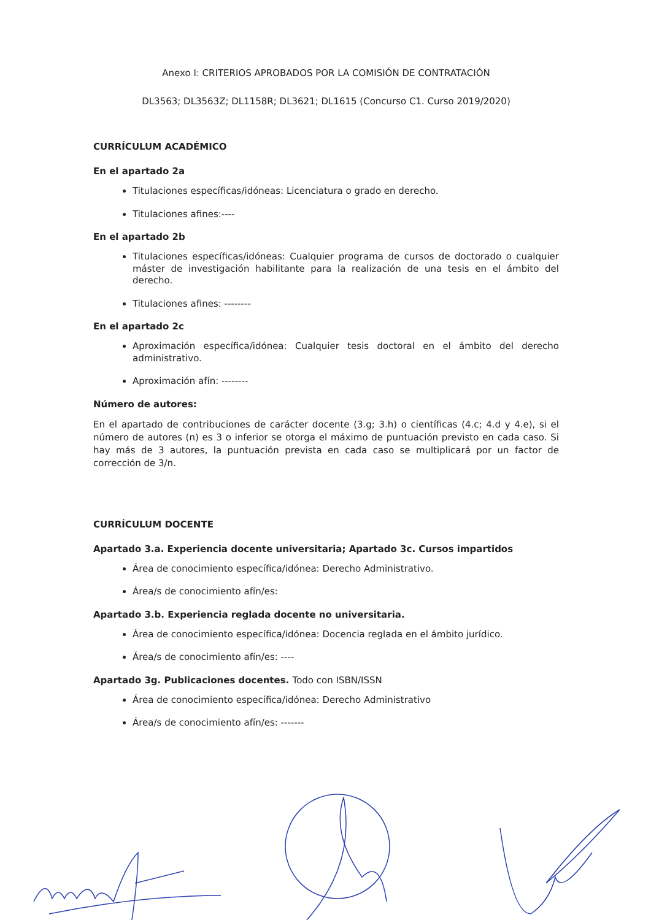Anexo I: CRITERIOS APROBADOS POR LA COMISIÓN DE CONTRATACIÓN
DL3563; DL3563Z; DL1158R; DL3621; DL1615 (Concurso C1. Curso 2019/2020)
CURRÍCULUM ACADÉMICO
En el apartado 2a
Titulaciones específicas/idóneas: Licenciatura o grado en derecho.
Titulaciones afines:----
En el apartado 2b
Titulaciones específicas/idóneas: Cualquier programa de cursos de doctorado o cualquier máster de investigación habilitante para la realización de una tesis en el ámbito del derecho.
Titulaciones afines: --------
En el apartado 2c
Aproximación específica/idónea: Cualquier tesis doctoral en el ámbito del derecho administrativo.
Aproximación afín: --------
Número de autores:
En el apartado de contribuciones de carácter docente (3.g; 3.h) o científicas (4.c; 4.d y 4.e), si el número de autores (n) es 3 o inferior se otorga el máximo de puntuación previsto en cada caso. Si hay más de 3 autores, la puntuación prevista en cada caso se multiplicará por un factor de corrección de 3/n.
CURRÍCULUM DOCENTE
Apartado 3.a. Experiencia docente universitaria; Apartado 3c. Cursos impartidos
Área de conocimiento específica/idónea: Derecho Administrativo.
Área/s de conocimiento afín/es:
Apartado 3.b. Experiencia reglada docente no universitaria.
Área de conocimiento específica/idónea: Docencia reglada en el ámbito jurídico.
Área/s de conocimiento afín/es: ----
Apartado 3g. Publicaciones docentes. Todo con ISBN/ISSN
Área de conocimiento específica/idónea: Derecho Administrativo
Área/s de conocimiento afín/es: -------